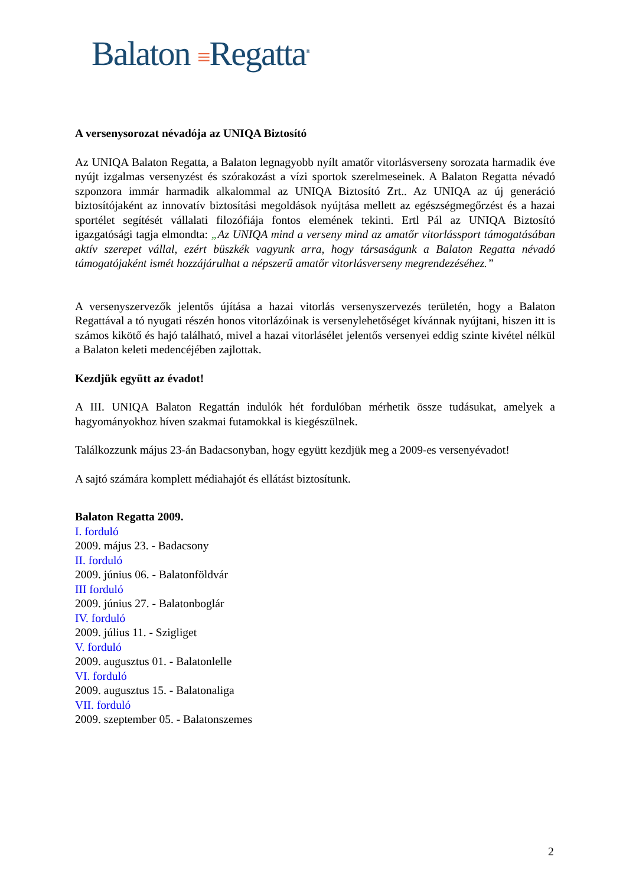Balaton ≡Regatta<sup>®</sup>
A versenysorozat névadója az UNIQA Biztosító
Az UNIQA Balaton Regatta, a Balaton legnagyobb nyílt amatőr vitorlásverseny sorozata harmadik éve nyújt izgalmas versenyzést és szórakozást a vízi sportok szerelmeseinek. A Balaton Regatta névadó szponzora immár harmadik alkalommal az UNIQA Biztosító Zrt.. Az UNIQA az új generáció biztosítójaként az innovatív biztosítási megoldások nyújtása mellett az egészségmegőrzést és a hazai sportélet segítését vállalati filozófiája fontos elemének tekinti. Ertl Pál az UNIQA Biztosító igazgatósági tagja elmondta: „Az UNIQA mind a verseny mind az amatőr vitorlássport támogatásában aktív szerepet vállal, ezért büszkék vagyunk arra, hogy társaságunk a Balaton Regatta névadó támogatójaként ismét hozzájárulhat a népszerű amatőr vitorlásverseny megrendezéséhez.”
A versenyszervezők jelentős újítása a hazai vitorlás versenyszervezés területén, hogy a Balaton Regattával a tó nyugati részén honos vitorlázóinak is versenylehetőséget kívánnak nyújtani, hiszen itt is számos kikötő és hajó található, mivel a hazai vitorlásélet jelentős versenyei eddig szinte kivétel nélkül a Balaton keleti medencéjében zajlottak.
Kezdjük együtt az évadot!
A III. UNIQA Balaton Regattán indulók hét fordulóban mérhetik össze tudásukat, amelyek a hagyományokhoz híven szakmai futamokkal is kiegészülnek.
Találkozzunk május 23-án Badacsonyban, hogy együtt kezdjük meg a 2009-es versenyévadot!
A sajtó számára komplett médiahajót és ellátást biztosítunk.
Balaton Regatta 2009.
I. forduló
2009. május 23. - Badacsony
II. forduló
2009. június 06. - Balatonföldvár
III forduló
2009. június 27. - Balatonboglár
IV. forduló
2009. július 11. - Szigliget
V. forduló
2009. augusztus 01. - Balatonlelle
VI. forduló
2009. augusztus 15. - Balatonaliga
VII. forduló
2009. szeptember 05. - Balatonszemes
2